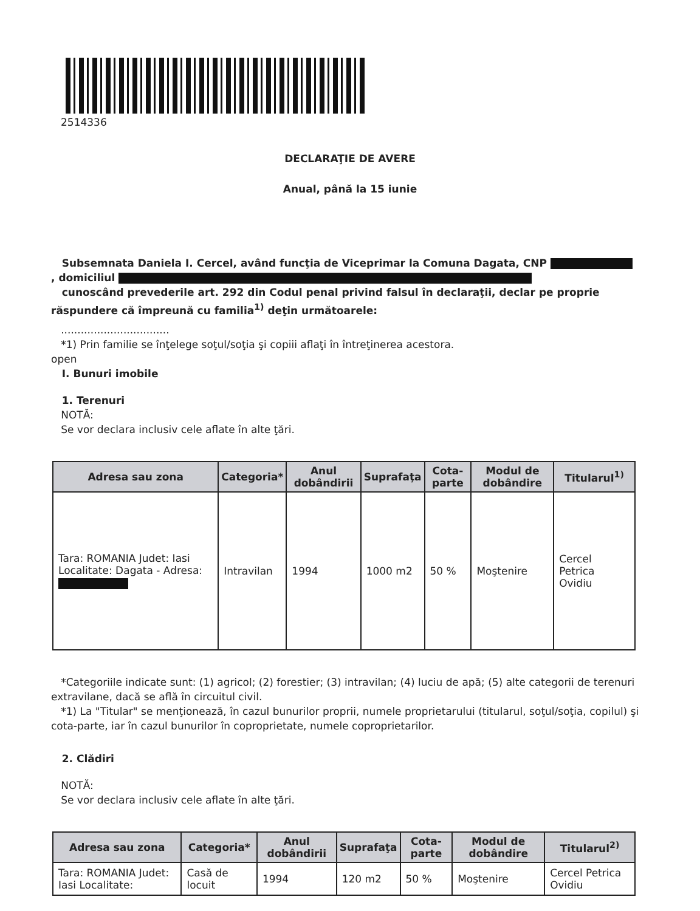2514336
DECLARAŢIE DE AVERE
Anual, până la 15 iunie
Subsemnata Daniela I. Cercel, având funcţia de Viceprimar la Comuna Dagata, CNP
, domiciliul
cunoscând prevederile art. 292 din Codul penal privind falsul în declaraţii, declar pe proprie răspundere că împreună cu familia<sup>1)</sup> deţin următoarele:
.................................
*1) Prin familie se înţelege soţul/soţia şi copiii aflaţi în întreţinerea acestora.
open
I. Bunuri imobile
1. Terenuri
NOTĂ:
Se vor declara inclusiv cele aflate în alte ţări.
| Adresa sau zona | Categoria* | Anul dobândirii | Suprafaţa | Cota-parte | Modul de dobândire | Titularul<sup>1)</sup> |
| --- | --- | --- | --- | --- | --- | --- |
| Tara: ROMANIA Judet: Iasi Localitate: Dagata - Adresa: | Intravilan | 1994 | 1000 m2 | 50 % | Moştenire | Cercel Petrica Ovidiu |
*Categoriile indicate sunt: (1) agricol; (2) forestier; (3) intravilan; (4) luciu de apă; (5) alte categorii de terenuri extravilane, dacă se află în circuitul civil.
*1) La "Titular" se menţionează, în cazul bunurilor proprii, numele proprietarului (titularul, soţul/soţia, copilul) şi cota-parte, iar în cazul bunurilor în coproprietate, numele coproprietarilor.
2. Clădiri
NOTĂ:
Se vor declara inclusiv cele aflate în alte ţări.
| Adresa sau zona | Categoria* | Anul dobândirii | Suprafaţa | Cota-parte | Modul de dobândire | Titularul<sup>2)</sup> |
| --- | --- | --- | --- | --- | --- | --- |
| Tara: ROMANIA Judet: Iasi Localitate: | Casă de locuit | 1994 | 120 m2 | 50 % | Moştenire | Cercel Petrica Ovidiu |